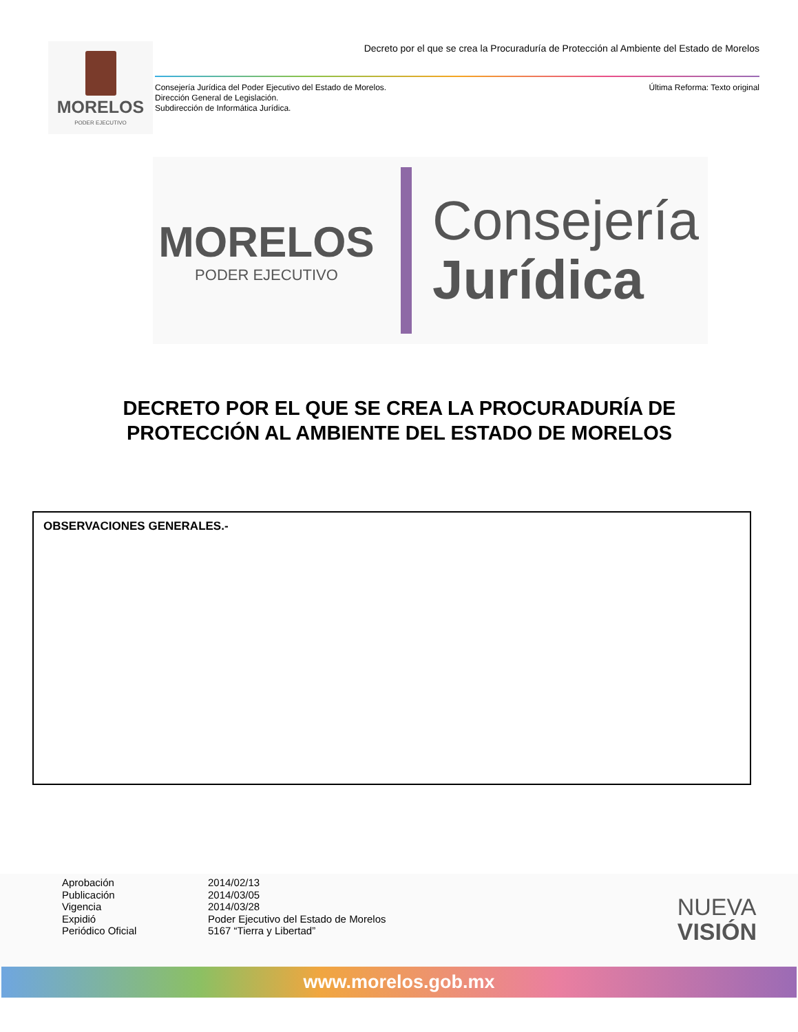MORELOS
PODER EJECUTIVO
Decreto por el que se crea la Procuraduría de Protección al Ambiente del Estado de Morelos
Consejería Jurídica del Poder Ejecutivo del Estado de Morelos.
Dirección General de Legislación.
Subdirección de Informática Jurídica.
Última Reforma: Texto original
MORELOS
PODER EJECUTIVO
Consejería
Jurídica
DECRETO POR EL QUE SE CREA LA PROCURADURÍA DE PROTECCIÓN AL AMBIENTE DEL ESTADO DE MORELOS
OBSERVACIONES GENERALES.-
Aprobación
2014/02/13
Publicación
2014/03/05
Vigencia
2014/03/28
Expidió
Poder Ejecutivo del Estado de Morelos
Periódico Oficial
5167 “Tierra y Libertad”
NUEVA
VISIÓN
www.morelos.gob.mx